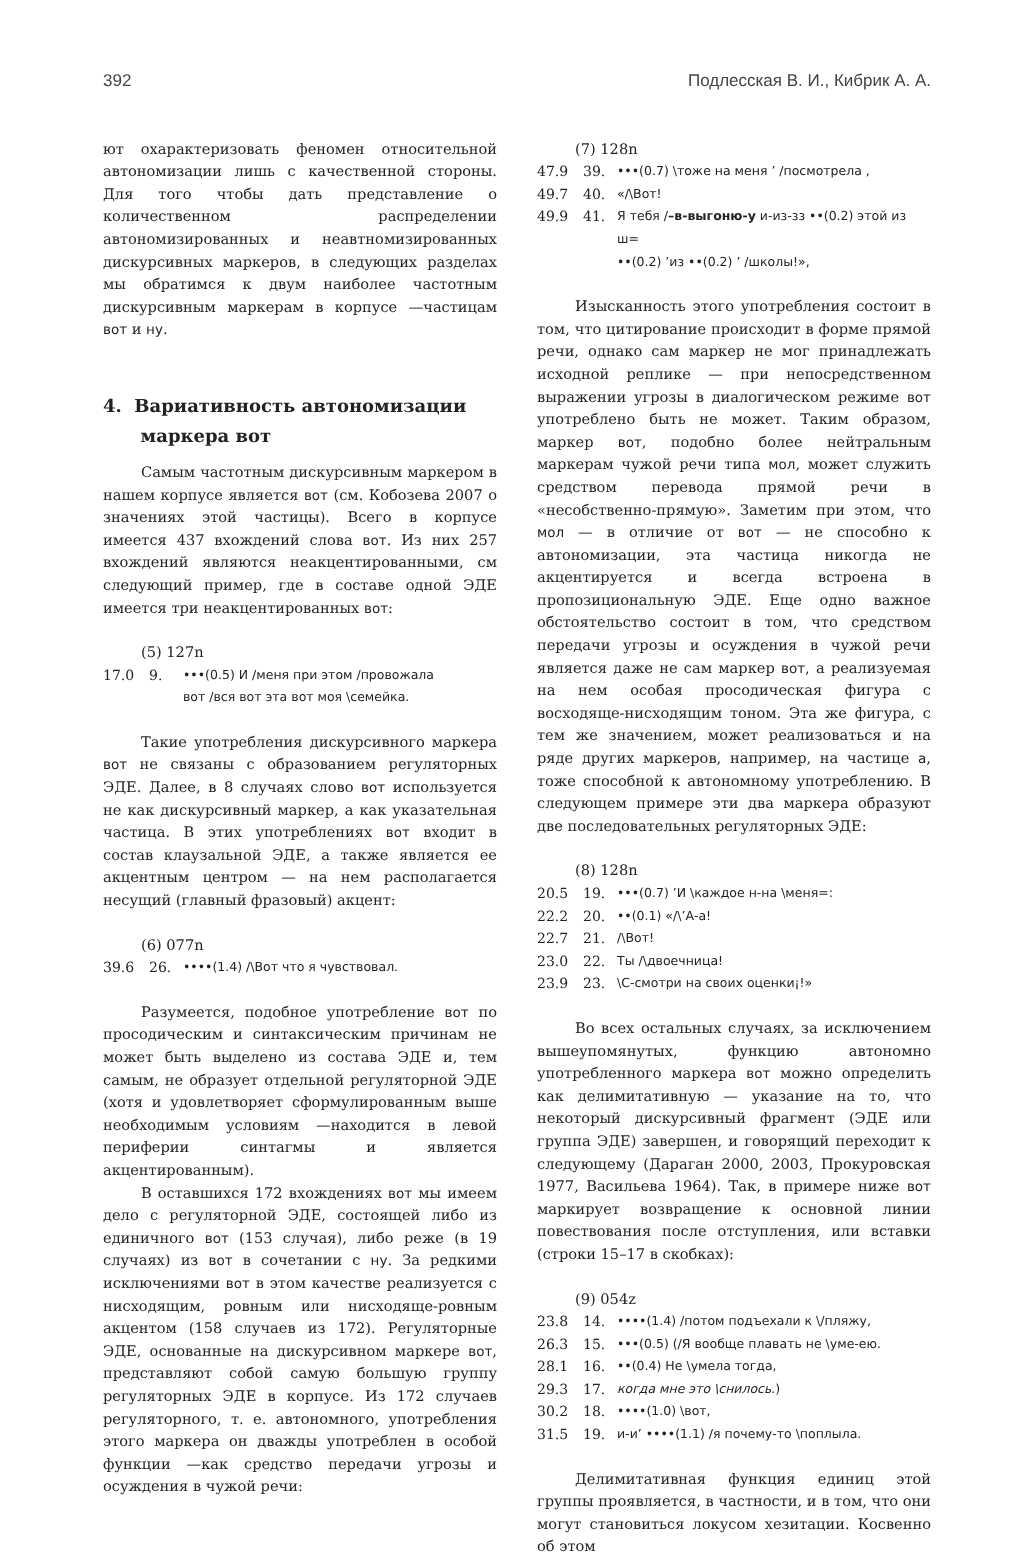392 Подлесская В. И., Кибрик А. А.
ют охарактеризовать феномен относительной автономизации лишь с качественной стороны. Для того чтобы дать представление о количественном распределении автономизированных и неавтномизированных дискурсивных маркеров, в следующих разделах мы обратимся к двум наиболее частотным дискурсивным маркерам в корпусе —частицам вот и ну.
4. Вариативность автономизации
маркера вот
Самым частотным дискурсивным маркером в нашем корпусе является вот (см. Кобозева 2007 о значениях этой частицы). Всего в корпусе имеется 437 вхождений слова вот. Из них 257 вхождений являются неакцентированными, см следующий пример, где в составе одной ЭДЕ имеется три неакцентированных вот:
(5) 127n
17.0 9. •••(0.5) И /меня при этом /провожала
вот /вся вот эта вот моя \семейка.
Такие употребления дискурсивного маркера вот не связаны с образованием регуляторных ЭДЕ. Далее, в 8 случаях слово вот используется не как дискурсивный маркер, а как указательная частица. В этих употреблениях вот входит в состав клаузальной ЭДЕ, а также является ее акцентным центром — на нем располагается несущий (главный фразовый) акцент:
(6) 077n
39.6 26. ••••(1.4) /\Вот что я чувствовал.
Разумеется, подобное употребление вот по просодическим и синтаксическим причинам не может быть выделено из состава ЭДЕ и, тем самым, не образует отдельной регуляторной ЭДЕ (хотя и удовлетворяет сформулированным выше необходимым условиям —находится в левой периферии синтагмы и является акцентированным).
В оставшихся 172 вхождениях вот мы имеем дело с регуляторной ЭДЕ, состоящей либо из единичного вот (153 случая), либо реже (в 19 случаях) из вот в сочетании с ну. За редкими исключениями вот в этом качестве реализуется с нисходящим, ровным или нисходяще-ровным акцентом (158 случаев из 172). Регуляторные ЭДЕ, основанные на дискурсивном маркере вот, представляют собой самую большую группу регуляторных ЭДЕ в корпусе. Из 172 случаев регуляторного, т. е. автономного, употребления этого маркера он дважды употреблен в особой функции —как средство передачи угрозы и осуждения в чужой речи:
(7) 128n
47.9 39. •••(0.7) \тоже на меня ʼ /посмотрела ,
49.7 40. «/\Вот!
49.9 41. Я тебя /–в-выгоню-у и-из-зз ••(0.2) этой из ш=
••(0.2) ʼиз ••(0.2) ʼ /школы!»,
Изысканность этого употребления состоит в том, что цитирование происходит в форме прямой речи, однако сам маркер не мог принадлежать исходной реплике — при непосредственном выражении угрозы в диалогическом режиме вот употреблено быть не может. Таким образом, маркер вот, подобно более нейтральным маркерам чужой речи типа мол, может служить средством перевода прямой речи в «несобственно-прямую». Заметим при этом, что мол — в отличие от вот — не способно к автономизации, эта частица никогда не акцентируется и всегда встроена в пропозициональную ЭДЕ. Еще одно важное обстоятельство состоит в том, что средством передачи угрозы и осуждения в чужой речи является даже не сам маркер вот, а реализуемая на нем особая просодическая фигура с восходяще-нисходящим тоном. Эта же фигура, с тем же значением, может реализоваться и на ряде других маркеров, например, на частице а, тоже способной к автономному употреблению. В следующем примере эти два маркера образуют две последовательных регуляторных ЭДЕ:
(8) 128n
20.5 19. •••(0.7) ʼИ \каждое н-на \меня=:
22.2 20. ••(0.1) «/\ʼА-а!
22.7 21. /\Вот!
23.0 22. Ты /\двоечница!
23.9 23. \С-смотри на своих оценки¡!»
Во всех остальных случаях, за исключением вышеупомянутых, функцию автономно употребленного маркера вот можно определить как делимитативную — указание на то, что некоторый дискурсивный фрагмент (ЭДЕ или группа ЭДЕ) завершен, и говорящий переходит к следующему (Дараган 2000, 2003, Прокуровская 1977, Васильева 1964). Так, в примере ниже вот маркирует возвращение к основной линии повествования после отступления, или вставки (строки 15–17 в скобках):
(9) 054z
23.8 14. ••••(1.4) /потом подъехали к \/пляжу,
26.3 15. •••(0.5) (/Я вообще плавать не \уме-ею.
28.1 16. ••(0.4) Не \умела тогда,
29.3 17. когда мне это \снилось.)
30.2 18. ••••(1.0) \вот,
31.5 19. и-иʼ ••••(1.1) /я почему-то \поплыла.
Делимитативная функция единиц этой группы проявляется, в частности, и в том, что они могут становиться локусом хезитации. Косвенно об этом